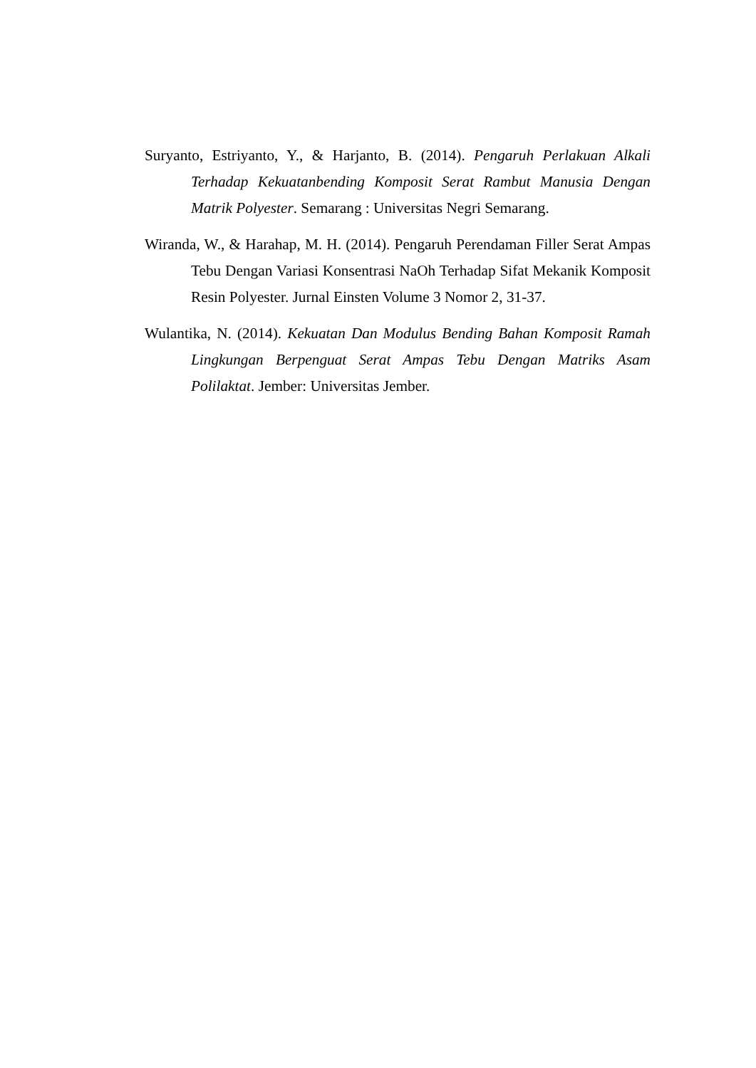Suryanto, Estriyanto, Y., & Harjanto, B. (2014). Pengaruh Perlakuan Alkali Terhadap Kekuatanbending Komposit Serat Rambut Manusia Dengan Matrik Polyester. Semarang : Universitas Negri Semarang.
Wiranda, W., & Harahap, M. H. (2014). Pengaruh Perendaman Filler Serat Ampas Tebu Dengan Variasi Konsentrasi NaOh Terhadap Sifat Mekanik Komposit Resin Polyester. Jurnal Einsten Volume 3 Nomor 2, 31-37.
Wulantika, N. (2014). Kekuatan Dan Modulus Bending Bahan Komposit Ramah Lingkungan Berpenguat Serat Ampas Tebu Dengan Matriks Asam Polilaktat. Jember: Universitas Jember.